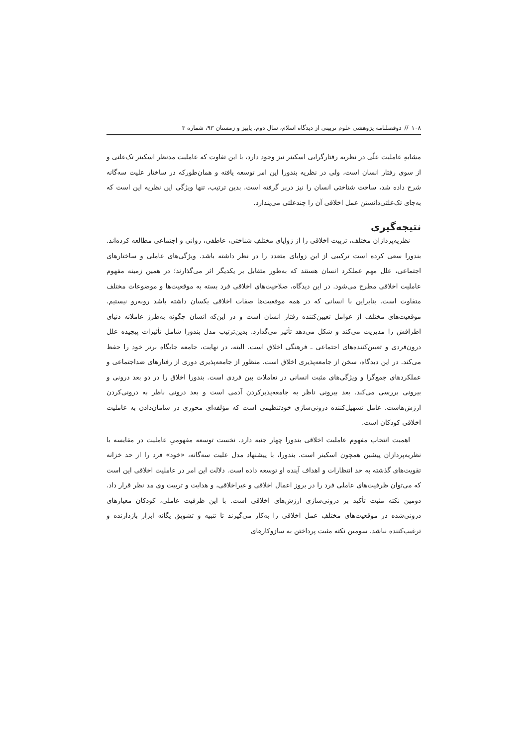۱۰۸ // دوفصلنامه پژوهشی علوم تربیتی از دیدگاه اسلام، سال دوم، پاییز و زمستان ۹۳، شماره ۳
مشابهِ عاملیت علّی در نظریه رفتارگرایی اسکینر نیز وجود دارد، با این تفاوت که عاملیت مدنظر اسکینر تک‌علتی و از سوی رفتار انسان است، ولی در نظریه بندورا این امر توسعه یافته و همان‌طورکه در ساختار علیت سه‌گانه شرح داده شد، ساحت شناختی انسان را نیز دربر گرفته است. بدین ترتیب، تنها ویژگی این نظریه این است که به‌جای تک‌علتی‌دانستن عمل اخلاقی آن را چندعلتی می‌پندارد.
نتیجه‌گیری
نظریه‌پردازان مختلف، تربیت اخلاقی را از زوایای مختلفِ شناختی، عاطفی، روانی و اجتماعی مطالعه کرده‌اند. بندورا سعی کرده است ترکیبی از این زوایای متعدد را در نظر داشته باشد. ویژگی‌های عاملی و ساختارهای اجتماعی، علل مهم عملکرد انسان هستند که به‌طور متقابل بر یکدیگر اثر می‌گذارند؛ در همین زمینه مفهوم عاملیت اخلاقی مطرح می‌شود. در این دیدگاه، صلاحیت‌های اخلاقی فرد بسته به موقعیت‌ها و موضوعات مختلف متفاوت است. بنابراین با انسانی که در همه موقعیت‌ها صفات اخلاقی یکسان داشته باشد روبه‌رو نیستیم. موقعیت‌های مختلف از عوامل تعیین‌کننده رفتار انسان است و در این‌که انسان چگونه به‌طرز عاملانه دنیای اطرافش را مدیریت می‌کند و شکل می‌دهد تأثیر می‌گذارد. بدین‌ترتیب مدل بندورا شامل تأثیرات پیچیده علل درون‌فردی و تعیین‌کننده‌های اجتماعی ـ فرهنگی اخلاق است. البته، در نهایت، جامعه جایگاه برتر خود را حفظ می‌کند. در این دیدگاه، سخن از جامعه‌پذیری اخلاق است. منظور از جامعه‌پذیری دوری از رفتارهای ضداجتماعی و عملکردهای جمع‌گرا و ویژگی‌های مثبت انسانی در تعاملات بین فردی است. بندورا اخلاق را در دو بعد درونی و بیرونی بررسی می‌کند. بعد بیرونی ناظر به جامعه‌پذیرکردن آدمی است و بعد درونی ناظر به درونی‌کردن ارزش‌هاست. عامل تسهیل‌کننده درونی‌سازی خودتنظیمی است که مؤلفه‌ای محوری در سامان‌دادن به عاملیت اخلاقی کودکان است.
اهمیت انتخاب مفهوم عاملیت اخلاقی بندورا چهار جنبه دارد. نخست توسعه مفهومیِ عاملیت در مقایسه با نظریه‌پردازان پیشین همچون اسکینر است. بندورا، با پیشنهاد مدل علیت سه‌گانه، «خود» فرد را از حد خزانه تقویت‌های گذشته به حد انتظارات و اهداف آینده او توسعه داده است. دلالت این امر در عاملیت اخلاقی این است که می‌توان ظرفیت‌های عاملی فرد را در بروز اعمال اخلاقی و غیراخلاقی، و هدایت و تربیت وی مد نظر قرار داد. دومین نکته مثبت تأکید بر درونی‌سازی ارزش‌های اخلاقی است. با این ظرفیت عاملی، کودکان معیارهای درونی‌شده در موقعیت‌های مختلفِ عمل اخلاقی را به‌کار می‌گیرند تا تنبیه و تشویق یگانه ابزار بازدارنده و ترغیب‌کننده نباشد. سومین نکته مثبت پرداختن به سازوکارهای